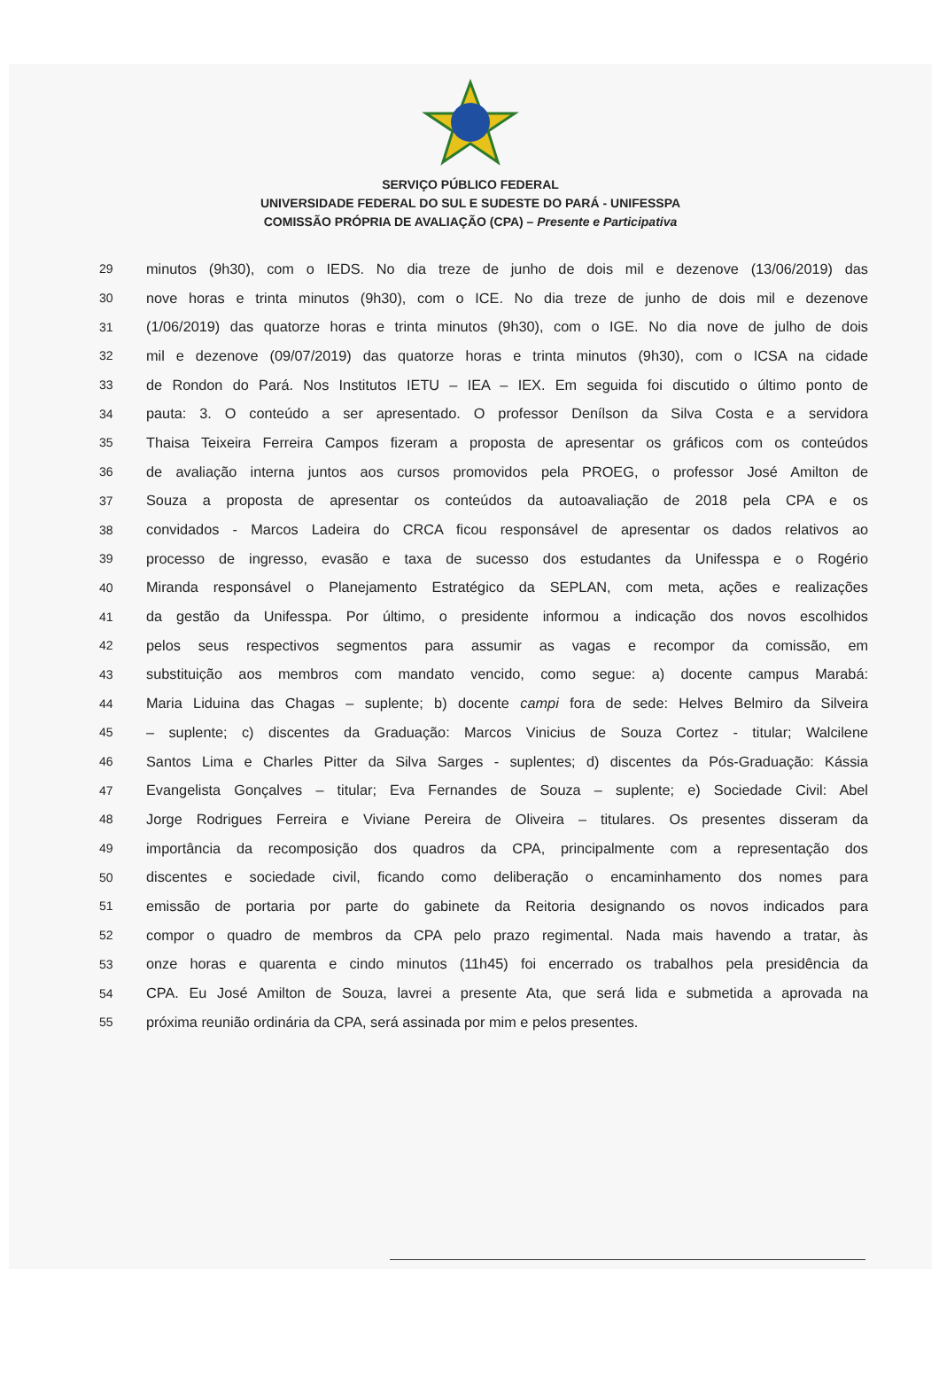SERVIÇO PÚBLICO FEDERAL
UNIVERSIDADE FEDERAL DO SUL E SUDESTE DO PARÁ - UNIFESSPA
COMISSÃO PRÓPRIA DE AVALIAÇÃO (CPA) – Presente e Participativa
29 minutos (9h30), com o IEDS. No dia treze de junho de dois mil e dezenove (13/06/2019) das
30 nove horas e trinta minutos (9h30), com o ICE. No dia treze de junho de dois mil e dezenove
31 (1/06/2019) das quatorze horas e trinta minutos (9h30), com o IGE. No dia nove de julho de dois
32 mil e dezenove (09/07/2019) das quatorze horas e trinta minutos (9h30), com o ICSA na cidade
33 de Rondon do Pará. Nos Institutos IETU – IEA – IEX. Em seguida foi discutido o último ponto de
34 pauta: 3. O conteúdo a ser apresentado. O professor Denílson da Silva Costa e a servidora
35 Thaisa Teixeira Ferreira Campos fizeram a proposta de apresentar os gráficos com os conteúdos
36 de avaliação interna juntos aos cursos promovidos pela PROEG, o professor José Amilton de
37 Souza a proposta de apresentar os conteúdos da autoavaliação de 2018 pela CPA e os
38 convidados - Marcos Ladeira do CRCA ficou responsável de apresentar os dados relativos ao
39 processo de ingresso, evasão e taxa de sucesso dos estudantes da Unifesspa e o Rogério
40 Miranda responsável o Planejamento Estratégico da SEPLAN, com meta, ações e realizações
41 da gestão da Unifesspa. Por último, o presidente informou a indicação dos novos escolhidos
42 pelos seus respectivos segmentos para assumir as vagas e recompor da comissão, em
43 substituição aos membros com mandato vencido, como segue: a) docente campus Marabá:
44 Maria Liduina das Chagas – suplente; b) docente campi fora de sede: Helves Belmiro da Silveira
45 – suplente; c) discentes da Graduação: Marcos Vinicius de Souza Cortez - titular; Walcilene
46 Santos Lima e Charles Pitter da Silva Sarges - suplentes; d) discentes da Pós-Graduação: Kássia
47 Evangelista Gonçalves – titular; Eva Fernandes de Souza – suplente; e) Sociedade Civil: Abel
48 Jorge Rodrigues Ferreira e Viviane Pereira de Oliveira – titulares. Os presentes disseram da
49 importância da recomposição dos quadros da CPA, principalmente com a representação dos
50 discentes e sociedade civil, ficando como deliberação o encaminhamento dos nomes para
51 emissão de portaria por parte do gabinete da Reitoria designando os novos indicados para
52 compor o quadro de membros da CPA pelo prazo regimental. Nada mais havendo a tratar, às
53 onze horas e quarenta e cindo minutos (11h45) foi encerrado os trabalhos pela presidência da
54 CPA. Eu José Amilton de Souza, lavrei a presente Ata, que será lida e submetida a aprovada na
55 próxima reunião ordinária da CPA, será assinada por mim e pelos presentes.